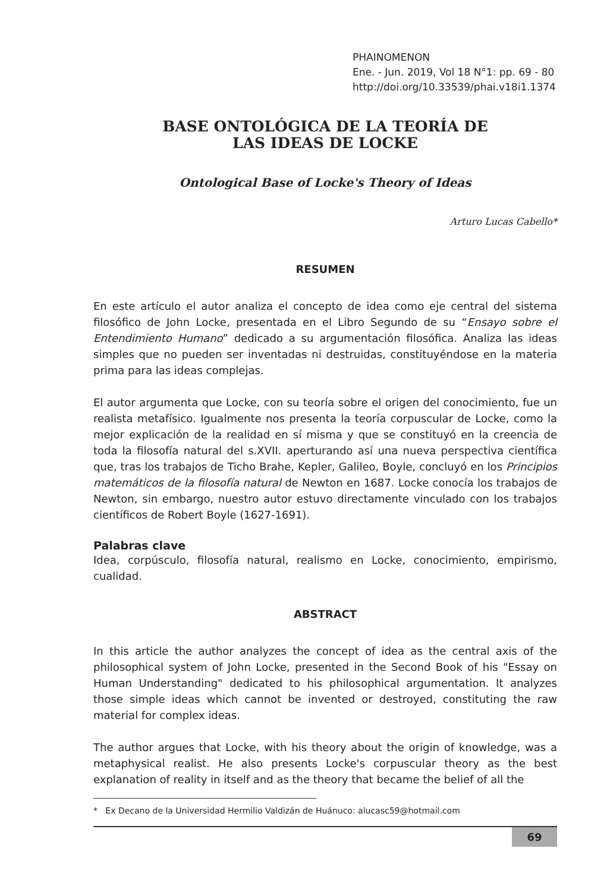PHAINOMENON
Ene. - Jun. 2019, Vol 18 N°1: pp. 69 - 80
http://doi.org/10.33539/phai.v18i1.1374
BASE ONTOLÓGICA DE LA TEORÍA DE
LAS IDEAS DE LOCKE
Ontological Base of Locke's Theory of Ideas
Arturo Lucas Cabello*
RESUMEN
En este artículo el autor analiza el concepto de idea como eje central del sistema filosófico de John Locke, presentada en el Libro Segundo de su “Ensayo sobre el Entendimiento Humano” dedicado a su argumentación filosófica. Analiza las ideas simples que no pueden ser inventadas ni destruidas, constituyéndose en la materia prima para las ideas complejas.
El autor argumenta que Locke, con su teoría sobre el origen del conocimiento, fue un realista metafísico. Igualmente nos presenta la teoría corpuscular de Locke, como la mejor explicación de la realidad en sí misma y que se constituyó en la creencia de toda la filosofía natural del s.XVII. aperturando así una nueva perspectiva científica que, tras los trabajos de Ticho Brahe, Kepler, Galileo, Boyle, concluyó en los Principios matemáticos de la filosofía natural de Newton en 1687. Locke conocía los trabajos de Newton, sin embargo, nuestro autor estuvo directamente vinculado con los trabajos científicos de Robert Boyle (1627-1691).
Palabras clave
Idea, corpúsculo, filosofía natural, realismo en Locke, conocimiento, empirismo, cualidad.
ABSTRACT
In this article the author analyzes the concept of idea as the central axis of the philosophical system of John Locke, presented in the Second Book of his "Essay on Human Understanding" dedicated to his philosophical argumentation. It analyzes those simple ideas which cannot be invented or destroyed, constituting the raw material for complex ideas.
The author argues that Locke, with his theory about the origin of knowledge, was a metaphysical realist. He also presents Locke's corpuscular theory as the best explanation of reality in itself and as the theory that became the belief of all the
* Ex Decano de la Universidad Hermilio Valdizán de Huánuco: alucasc59@hotmail.com
69